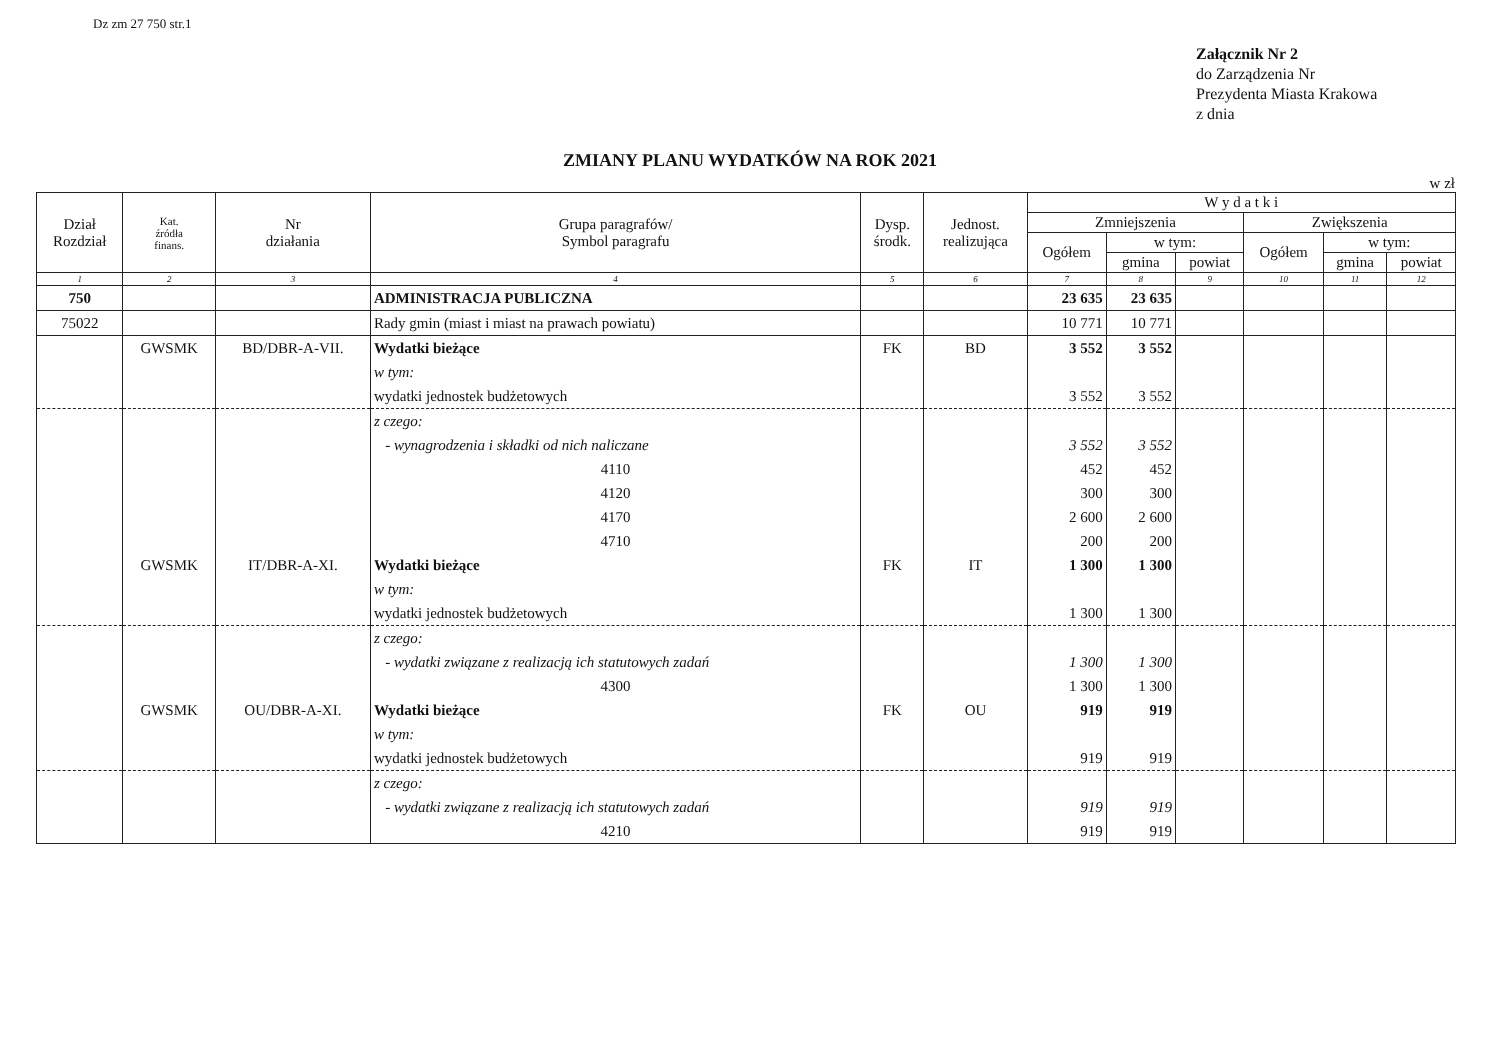Dz zm 27 750 str.1
Załącznik Nr 2
do Zarządzenia Nr
Prezydenta Miasta Krakowa
z dnia
ZMIANY PLANU WYDATKÓW NA ROK 2021
w zł
| Dział Rozdział | Kat. źródła finans. | Nr działania | Grupa paragrafów/ Symbol paragrafu | Dysp. środk. | Jednost. realizująca | W y d a t k i | | | | | |
| --- | --- | --- | --- | --- | --- | --- | --- | --- | --- | --- | --- |
| | | | | | | Zmniejszenia | | | Zwiększenia | | |
| | | | | | | Ogółem | w tym: | | Ogółem | w tym: | |
| | | | | | | | gmina | powiat | | gmina | powiat |
| 1 | 2 | 3 | 4 | 5 | 6 | 7 | 8 | 9 | 10 | 11 | 12 |
| 750 | | | ADMINISTRACJA PUBLICZNA | | | 23 635 | 23 635 | | | | |
| 75022 | | | Rady gmin (miast i miast na prawach powiatu) | | | 10 771 | 10 771 | | | | |
| | GWSMK | BD/DBR-A-VII. | Wydatki bieżące | FK | BD | 3 552 | 3 552 | | | | |
| | | | w tym: | | | | | | | | |
| | | | wydatki jednostek budżetowych | | | 3 552 | 3 552 | | | | |
| | | | z czego: | | | | | | | | |
| | | | - wynagrodzenia i składki od nich naliczane | | | 3 552 | 3 552 | | | | |
| | | | 4110 | | | 452 | 452 | | | | |
| | | | 4120 | | | 300 | 300 | | | | |
| | | | 4170 | | | 2 600 | 2 600 | | | | |
| | | | 4710 | | | 200 | 200 | | | | |
| | GWSMK | IT/DBR-A-XI. | Wydatki bieżące | FK | IT | 1 300 | 1 300 | | | | |
| | | | w tym: | | | | | | | | |
| | | | wydatki jednostek budżetowych | | | 1 300 | 1 300 | | | | |
| | | | z czego: | | | | | | | | |
| | | | - wydatki związane z realizacją ich statutowych zadań | | | 1 300 | 1 300 | | | | |
| | | | 4300 | | | 1 300 | 1 300 | | | | |
| | GWSMK | OU/DBR-A-XI. | Wydatki bieżące | FK | OU | 919 | 919 | | | | |
| | | | w tym: | | | | | | | | |
| | | | wydatki jednostek budżetowych | | | 919 | 919 | | | | |
| | | | z czego: | | | | | | | | |
| | | | - wydatki związane z realizacją ich statutowych zadań | | | 919 | 919 | | | | |
| | | | 4210 | | | 919 | 919 | | | | |